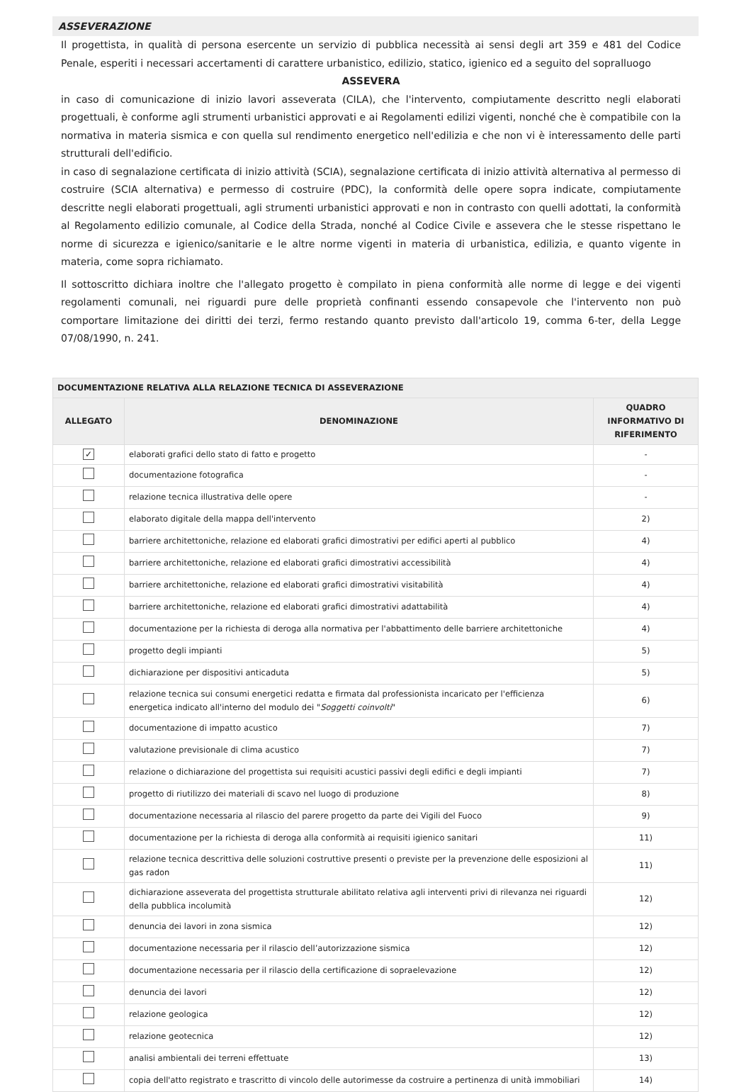ASSEVERAZIONE
Il progettista, in qualità di persona esercente un servizio di pubblica necessità ai sensi degli art 359 e 481 del Codice Penale, esperiti i necessari accertamenti di carattere urbanistico, edilizio, statico, igienico ed a seguito del sopralluogo
ASSEVERA
in caso di comunicazione di inizio lavori asseverata (CILA), che l'intervento, compiutamente descritto negli elaborati progettuali, è conforme agli strumenti urbanistici approvati e ai Regolamenti edilizi vigenti, nonché che è compatibile con la normativa in materia sismica e con quella sul rendimento energetico nell'edilizia e che non vi è interessamento delle parti strutturali dell'edificio.
in caso di segnalazione certificata di inizio attività (SCIA), segnalazione certificata di inizio attività alternativa al permesso di costruire (SCIA alternativa) e permesso di costruire (PDC), la conformità delle opere sopra indicate, compiutamente descritte negli elaborati progettuali, agli strumenti urbanistici approvati e non in contrasto con quelli adottati, la conformità al Regolamento edilizio comunale, al Codice della Strada, nonché al Codice Civile e assevera che le stesse rispettano le norme di sicurezza e igienico/sanitarie e le altre norme vigenti in materia di urbanistica, edilizia, e quanto vigente in materia, come sopra richiamato.
Il sottoscritto dichiara inoltre che l'allegato progetto è compilato in piena conformità alle norme di legge e dei vigenti regolamenti comunali, nei riguardi pure delle proprietà confinanti essendo consapevole che l'intervento non può comportare limitazione dei diritti dei terzi, fermo restando quanto previsto dall'articolo 19, comma 6-ter, della Legge 07/08/1990, n. 241.
| DOCUMENTAZIONE RELATIVA ALLA RELAZIONE TECNICA DI ASSEVERAZIONE | | |
| --- | --- | --- |
| ALLEGATO | DENOMINAZIONE | QUADRO INFORMATIVO DI RIFERIMENTO |
| ✓ | elaborati grafici dello stato di fatto e progetto | - |
| | documentazione fotografica | - |
| | relazione tecnica illustrativa delle opere | - |
| | elaborato digitale della mappa dell'intervento | 2) |
| | barriere architettoniche, relazione ed elaborati grafici dimostrativi per edifici aperti al pubblico | 4) |
| | barriere architettoniche, relazione ed elaborati grafici dimostrativi accessibilità | 4) |
| | barriere architettoniche, relazione ed elaborati grafici dimostrativi visitabilità | 4) |
| | barriere architettoniche, relazione ed elaborati grafici dimostrativi adattabilità | 4) |
| | documentazione per la richiesta di deroga alla normativa per l'abbattimento delle barriere architettoniche | 4) |
| | progetto degli impianti | 5) |
| | dichiarazione per dispositivi anticaduta | 5) |
| | relazione tecnica sui consumi energetici redatta e firmata dal professionista incaricato per l'efficienza energetica indicato all'interno del modulo dei " Soggetti coinvolti " | 6) |
| | documentazione di impatto acustico | 7) |
| | valutazione previsionale di clima acustico | 7) |
| | relazione o dichiarazione del progettista sui requisiti acustici passivi degli edifici e degli impianti | 7) |
| | progetto di riutilizzo dei materiali di scavo nel luogo di produzione | 8) |
| | documentazione necessaria al rilascio del parere progetto da parte dei Vigili del Fuoco | 9) |
| | documentazione per la richiesta di deroga alla conformità ai requisiti igienico sanitari | 11) |
| | relazione tecnica descrittiva delle soluzioni costruttive presenti o previste per la prevenzione delle esposizioni al gas radon | 11) |
| | dichiarazione asseverata del progettista strutturale abilitato relativa agli interventi privi di rilevanza nei riguardi della pubblica incolumità | 12) |
| | denuncia dei lavori in zona sismica | 12) |
| | documentazione necessaria per il rilascio dell’autorizzazione sismica | 12) |
| | documentazione necessaria per il rilascio della certificazione di sopraelevazione | 12) |
| | denuncia dei lavori | 12) |
| | relazione geologica | 12) |
| | relazione geotecnica | 12) |
| | analisi ambientali dei terreni effettuate | 13) |
| | copia dell'atto registrato e trascritto di vincolo delle autorimesse da costruire a pertinenza di unità immobiliari | 14) |